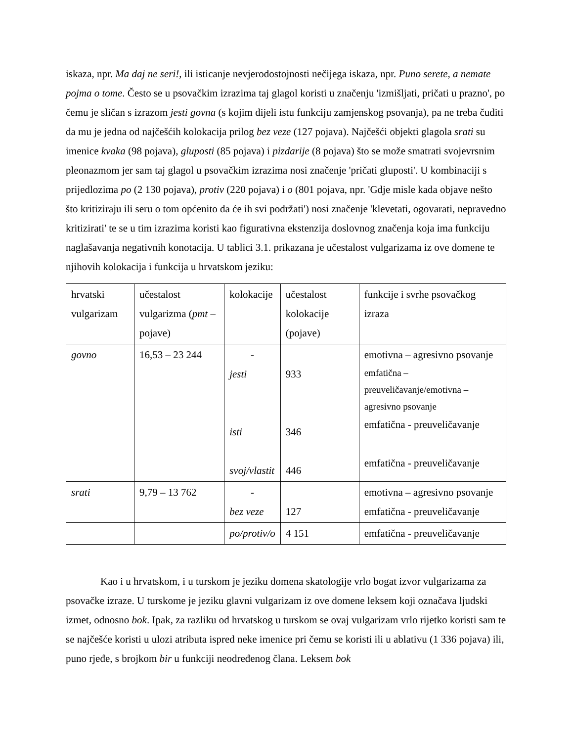iskaza, npr. Ma daj ne seri!, ili isticanje nevjerodostojnosti nečijega iskaza, npr. Puno serete, a nemate pojma o tome. Često se u psovačkim izrazima taj glagol koristi u značenju 'izmišljati, pričati u prazno', po čemu je sličan s izrazom jesti govna (s kojim dijeli istu funkciju zamjenskog psovanja), pa ne treba čuditi da mu je jedna od najčešćih kolokacija prilog bez veze (127 pojava). Najčešći objekti glagola srati su imenice kvaka (98 pojava), gluposti (85 pojava) i pizdarije (8 pojava) što se može smatrati svojevrsnim pleonazmom jer sam taj glagol u psovačkim izrazima nosi značenje 'pričati gluposti'. U kombinaciji s prijedlozima po (2 130 pojava), protiv (220 pojava) i o (801 pojava, npr. 'Gdje misle kada objave nešto što kritiziraju ili seru o tom općenito da će ih svi podržati') nosi značenje 'klevetati, ogovarati, nepravedno kritizirati' te se u tim izrazima koristi kao figurativna ekstenzija doslovnog značenja koja ima funkciju naglašavanja negativnih konotacija. U tablici 3.1. prikazana je učestalost vulgarizama iz ove domene te njihovih kolokacija i funkcija u hrvatskom jeziku:
| hrvatski vulgarizam | učestalost vulgarizma ( pmt – pojave) | kolokacije | učestalost kolokacije (pojave) | funkcije i svrhe psovačkog izraza |
| govno | 16,53 – 23 244 | - jesti isti svoj/vlastit | 933 346 446 | emotivna – agresivno psovanje emfatična – preuveličavanje/emotivna – agresivno psovanje emfatična - preuveličavanje emfatična - preuveličavanje |
| srati | 9,79 – 13 762 | - bez veze | 127 | emotivna – agresivno psovanje emfatična - preuveličavanje |
| | | po/protiv/o | 4 151 | emfatična - preuveličavanje |
Kao i u hrvatskom, i u turskom je jeziku domena skatologije vrlo bogat izvor vulgarizama za psovačke izraze. U turskome je jeziku glavni vulgarizam iz ove domene leksem koji označava ljudski izmet, odnosno bok. Ipak, za razliku od hrvatskog u turskom se ovaj vulgarizam vrlo rijetko koristi sam te se najčešće koristi u ulozi atributa ispred neke imenice pri čemu se koristi ili u ablativu (1 336 pojava) ili, puno rjeđe, s brojkom bir u funkciji neodređenog člana. Leksem bok